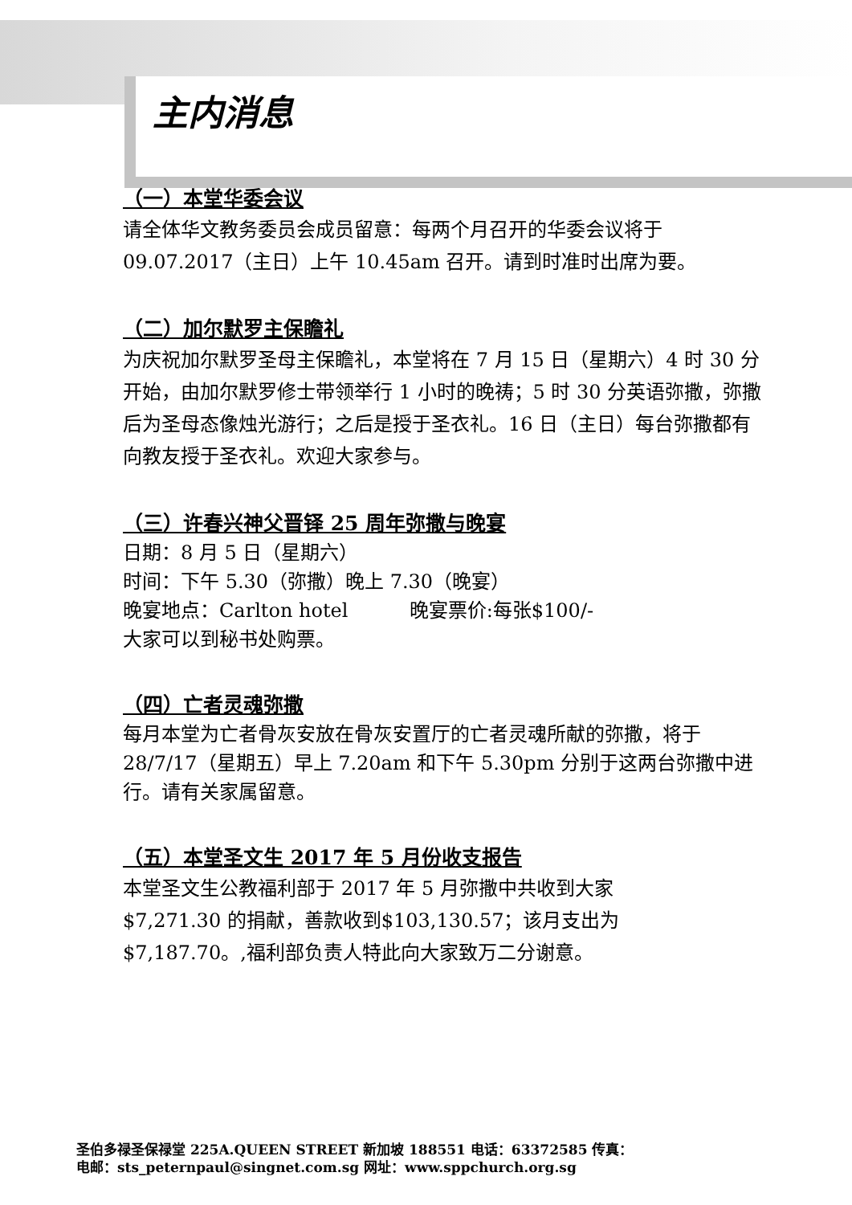主内消息
（一）本堂华委会议
请全体华文教务委员会成员留意：每两个月召开的华委会议将于 09.07.2017（主日）上午 10.45am 召开。请到时准时出席为要。
（二）加尔默罗主保瞻礼
为庆祝加尔默罗圣母主保瞻礼，本堂将在 7 月 15 日（星期六）4 时 30 分开始，由加尔默罗修士带领举行 1 小时的晚祷；5 时 30 分英语弥撒，弥撒后为圣母态像烛光游行；之后是授于圣衣礼。16 日（主日）每台弥撒都有向教友授于圣衣礼。欢迎大家参与。
（三）许春兴神父晋铎 25 周年弥撒与晚宴
日期：8 月 5 日（星期六）
时间：下午 5.30（弥撒）晚上 7.30（晚宴）
晚宴地点：Carlton hotel 晚宴票价:每张$100/-
大家可以到秘书处购票。
（四）亡者灵魂弥撒
每月本堂为亡者骨灰安放在骨灰安置厅的亡者灵魂所献的弥撒，将于 28/7/17（星期五）早上 7.20am 和下午 5.30pm 分别于这两台弥撒中进行。请有关家属留意。
（五）本堂圣文生 2017 年 5 月份收支报告
本堂圣文生公教福利部于 2017 年 5 月弥撒中共收到大家
$7,271.30 的捐献，善款收到$103,130.57；该月支出为
$7,187.70。,福利部负责人特此向大家致万二分谢意。
圣伯多禄圣保禄堂 225A.QUEEN STREET 新加坡 188551 电话：63372585 传真：
电邮：sts_peternpaul@singnet.com.sg 网址：www.sppchurch.org.sg